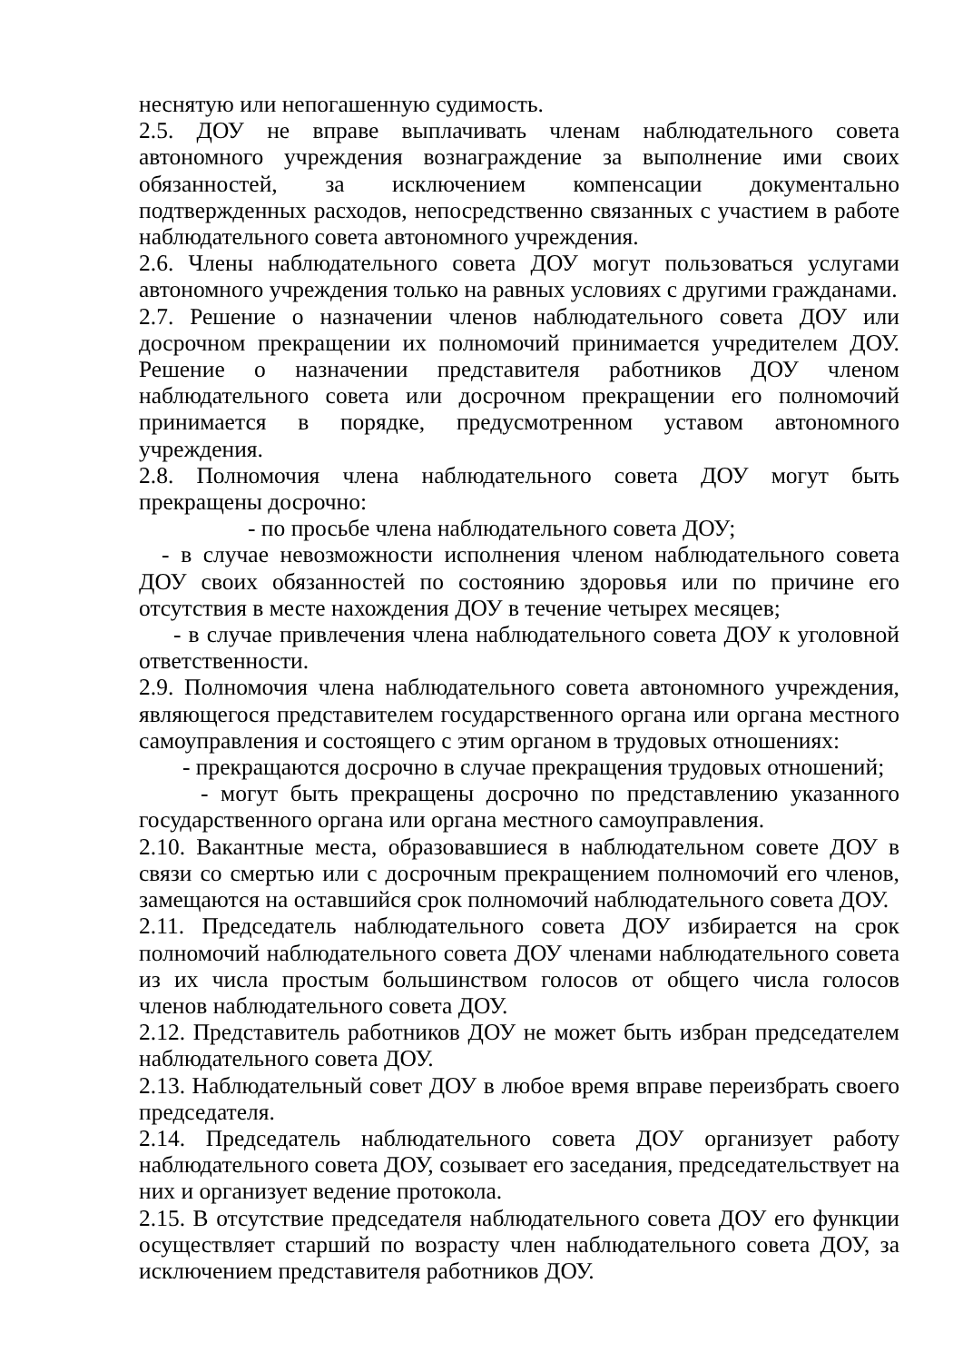неснятую или непогашенную судимость.
2.5. ДОУ не вправе выплачивать членам наблюдательного совета автономного учреждения вознаграждение за выполнение ими своих обязанностей, за исключением компенсации документально подтвержденных расходов, непосредственно связанных с участием в работе наблюдательного совета автономного учреждения.
2.6. Члены наблюдательного совета ДОУ могут пользоваться услугами автономного учреждения только на равных условиях с другими гражданами.
2.7. Решение о назначении членов наблюдательного совета ДОУ или досрочном прекращении их полномочий принимается учредителем ДОУ. Решение о назначении представителя работников ДОУ членом наблюдательного совета или досрочном прекращении его полномочий принимается в порядке, предусмотренном уставом автономного учреждения.
2.8. Полномочия члена наблюдательного совета ДОУ могут быть прекращены досрочно:
- по просьбе члена наблюдательного совета ДОУ;
- в случае невозможности исполнения членом наблюдательного совета ДОУ своих обязанностей по состоянию здоровья или по причине его отсутствия в месте нахождения ДОУ в течение четырех месяцев;
- в случае привлечения члена наблюдательного совета ДОУ к уголовной ответственности.
2.9. Полномочия члена наблюдательного совета автономного учреждения, являющегося представителем государственного органа или органа местного самоуправления и состоящего с этим органом в трудовых отношениях:
- прекращаются досрочно в случае прекращения трудовых отношений;
- могут быть прекращены досрочно по представлению указанного государственного органа или органа местного самоуправления.
2.10. Вакантные места, образовавшиеся в наблюдательном совете ДОУ в связи со смертью или с досрочным прекращением полномочий его членов, замещаются на оставшийся срок полномочий наблюдательного совета ДОУ.
2.11. Председатель наблюдательного совета ДОУ избирается на срок полномочий наблюдательного совета ДОУ членами наблюдательного совета из их числа простым большинством голосов от общего числа голосов членов наблюдательного совета ДОУ.
2.12. Представитель работников ДОУ не может быть избран председателем наблюдательного совета ДОУ.
2.13. Наблюдательный совет ДОУ в любое время вправе переизбрать своего председателя.
2.14. Председатель наблюдательного совета ДОУ организует работу наблюдательного совета ДОУ, созывает его заседания, председательствует на них и организует ведение протокола.
2.15. В отсутствие председателя наблюдательного совета ДОУ его функции осуществляет старший по возрасту член наблюдательного совета ДОУ, за исключением представителя работников ДОУ.